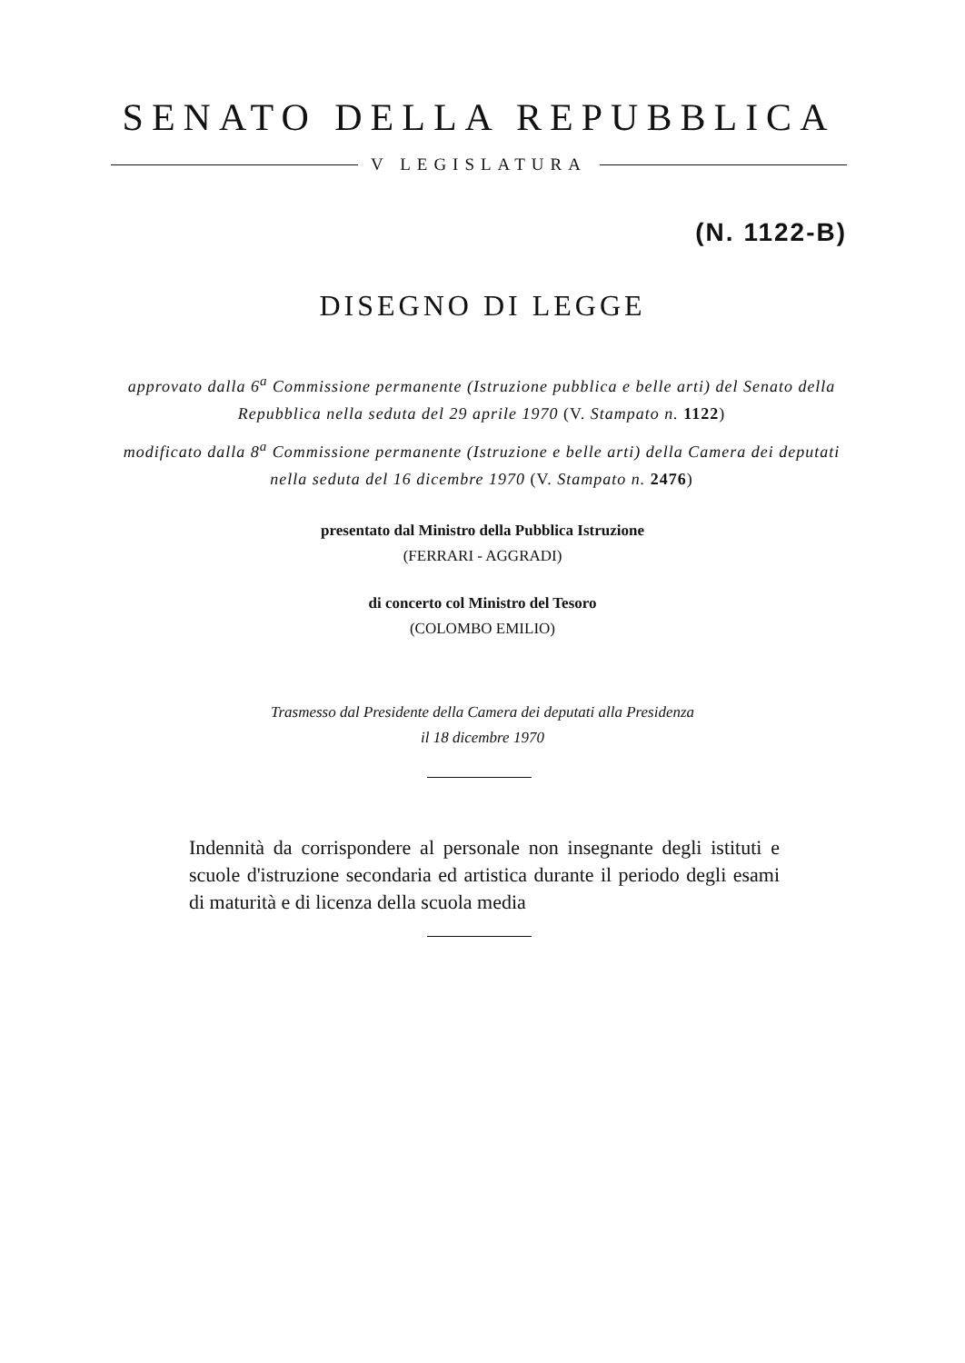SENATO DELLA REPUBBLICA
V LEGISLATURA
(N. 1122-B)
DISEGNO DI LEGGE
approvato dalla 6<sup>a</sup> Commissione permanente (Istruzione pubblica e belle arti) del Senato della Repubblica nella seduta del 29 aprile 1970 (V. Stampato n. 1122)
modificato dalla 8<sup>a</sup> Commissione permanente (Istruzione e belle arti) della Camera dei deputati nella seduta del 16 dicembre 1970 (V. Stampato n. 2476)
presentato dal Ministro della Pubblica Istruzione
(FERRARI - AGGRADI)
di concerto col Ministro del Tesoro
(COLOMBO EMILIO)
Trasmesso dal Presidente della Camera dei deputati alla Presidenza
il 18 dicembre 1970
Indennità da corrispondere al personale non insegnante degli istituti e scuole d'istruzione secondaria ed artistica durante il periodo degli esami di maturità e di licenza della scuola media